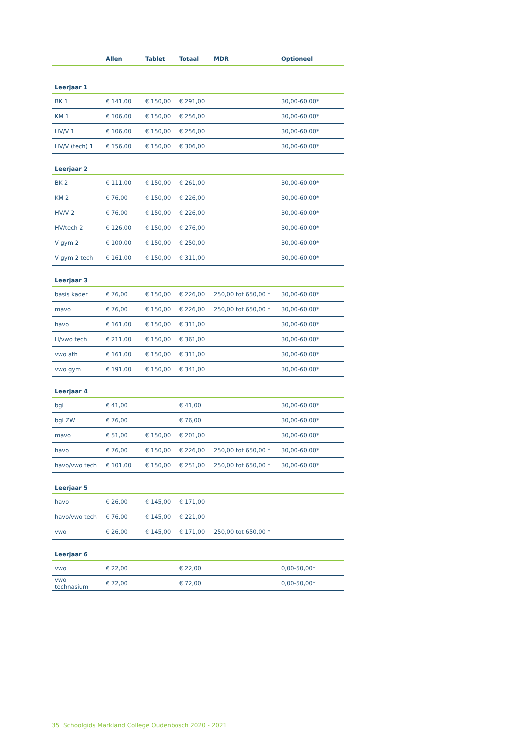| | Allen | Tablet | Totaal | MDR | Optioneel |
| --- | --- | --- | --- | --- | --- |
| Leerjaar 1 | | | | | |
| BK 1 | € 141,00 | € 150,00 | € 291,00 | | 30,00-60.00* |
| KM 1 | € 106,00 | € 150,00 | € 256,00 | | 30,00-60.00* |
| HV/V 1 | € 106,00 | € 150,00 | € 256,00 | | 30,00-60.00* |
| HV/V (tech) 1 | € 156,00 | € 150,00 | € 306,00 | | 30,00-60.00* |
| Leerjaar 2 | | | | | |
| BK 2 | € 111,00 | € 150,00 | € 261,00 | | 30,00-60.00* |
| KM 2 | € 76,00 | € 150,00 | € 226,00 | | 30,00-60.00* |
| HV/V 2 | € 76,00 | € 150,00 | € 226,00 | | 30,00-60.00* |
| HV/tech 2 | € 126,00 | € 150,00 | € 276,00 | | 30,00-60.00* |
| V gym 2 | € 100,00 | € 150,00 | € 250,00 | | 30,00-60.00* |
| V gym 2 tech | € 161,00 | € 150,00 | € 311,00 | | 30,00-60.00* |
| Leerjaar 3 | | | | | |
| basis kader | € 76,00 | € 150,00 | € 226,00 | 250,00 tot 650,00 * | 30,00-60.00* |
| mavo | € 76,00 | € 150,00 | € 226,00 | 250,00 tot 650,00 * | 30,00-60.00* |
| havo | € 161,00 | € 150,00 | € 311,00 | | 30,00-60.00* |
| H/vwo tech | € 211,00 | € 150,00 | € 361,00 | | 30,00-60.00* |
| vwo ath | € 161,00 | € 150,00 | € 311,00 | | 30,00-60.00* |
| vwo gym | € 191,00 | € 150,00 | € 341,00 | | 30,00-60.00* |
| Leerjaar 4 | | | | | |
| bgl | € 41,00 | | € 41,00 | | 30,00-60.00* |
| bgl ZW | € 76,00 | | € 76,00 | | 30,00-60.00* |
| mavo | € 51,00 | € 150,00 | € 201,00 | | 30,00-60.00* |
| havo | € 76,00 | € 150,00 | € 226,00 | 250,00 tot 650,00 * | 30,00-60.00* |
| havo/vwo tech | € 101,00 | € 150,00 | € 251,00 | 250,00 tot 650,00 * | 30,00-60.00* |
| Leerjaar 5 | | | | | |
| havo | € 26,00 | € 145,00 | € 171,00 | | |
| havo/vwo tech | € 76,00 | € 145,00 | € 221,00 | | |
| vwo | € 26,00 | € 145,00 | € 171,00 | 250,00 tot 650,00 * | |
| Leerjaar 6 | | | | | |
| vwo | € 22,00 | | € 22,00 | | 0,00-50,00* |
| vwo technasium | € 72,00 | | € 72,00 | | 0,00-50,00* |
35 Schoolgids Markland College Oudenbosch 2020 - 2021